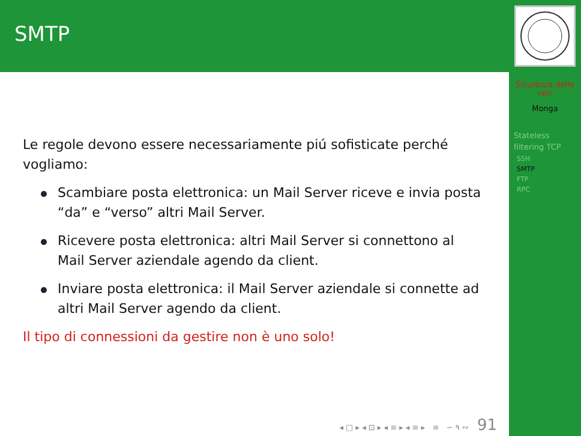SMTP
Le regole devono essere necessariamente piú sofisticate perché vogliamo:
Scambiare posta elettronica: un Mail Server riceve e invia posta “da” e “verso” altri Mail Server.
Ricevere posta elettronica: altri Mail Server si connettono al Mail Server aziendale agendo da client.
Inviare posta elettronica: il Mail Server aziendale si connette ad altri Mail Server agendo da client.
Il tipo di connessioni da gestire non è uno solo!
◂ □ ▸ ◂ ⊡ ▸ ◂ ≡ ▸ ◂ ≡ ▸ ≡ ∽ ۹ ∾ 91
Sicurezza delle
reti
Monga
Stateless
filtering TCP
SSH
SMTP
FTP
RPC